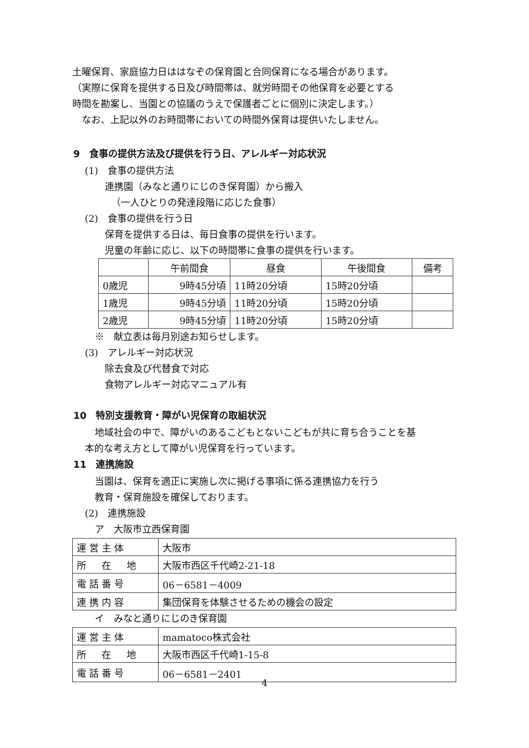土曜保育、家庭協力日ははなぞの保育園と合同保育になる場合があります。
（実際に保育を提供する日及び時間帯は、就労時間その他保育を必要とする
時間を勘案し、当園との協議のうえで保護者ごとに個別に決定します。）
　なお、上記以外のお時間帯においての時間外保育は提供いたしません。
9　食事の提供方法及び提供を行う日、アレルギー対応状況
(1)　食事の提供方法
連携園（みなと通りにじのき保育園）から搬入
（一人ひとりの発達段階に応じた食事）
(2)　食事の提供を行う日
保育を提供する日は、毎日食事の提供を行います。
児童の年齢に応じ、以下の時間帯に食事の提供を行います。
| | 午前間食 | 昼食 | 午後間食 | 備考 |
| 0歳児 | 9時45分頃 | 11時20分頃 | 15時20分頃 | |
| 1歳児 | 9時45分頃 | 11時20分頃 | 15時20分頃 | |
| 2歳児 | 9時45分頃 | 11時20分頃 | 15時20分頃 | |
※　献立表は毎月別途お知らせします。
(3)　アレルギー対応状況
除去食及び代替食で対応
食物アレルギー対応マニュアル有
10　特別支援教育・障がい児保育の取組状況
地域社会の中で、障がいのあるこどもとないこどもが共に育ち合うことを基
本的な考え方として障がい児保育を行っています。
11　連携施設
当園は、保育を適正に実施し次に掲げる事項に係る連携協力を行う
教育・保育施設を確保しております。
(2)　連携施設
ア　大阪市立西保育園
| 運営主体 | 大阪市 |
| 所 在 地 | 大阪市西区千代崎2-21-18 |
| 電話番号 | 06－6581－4009 |
| 連携内容 | 集団保育を体験させるための機会の設定 |
イ　みなと通りにじのき保育園
| 運営主体 | mamatoco株式会社 |
| 所 在 地 | 大阪市西区千代崎1-15-8 |
| 電話番号 | 06－6581－2401 |
4